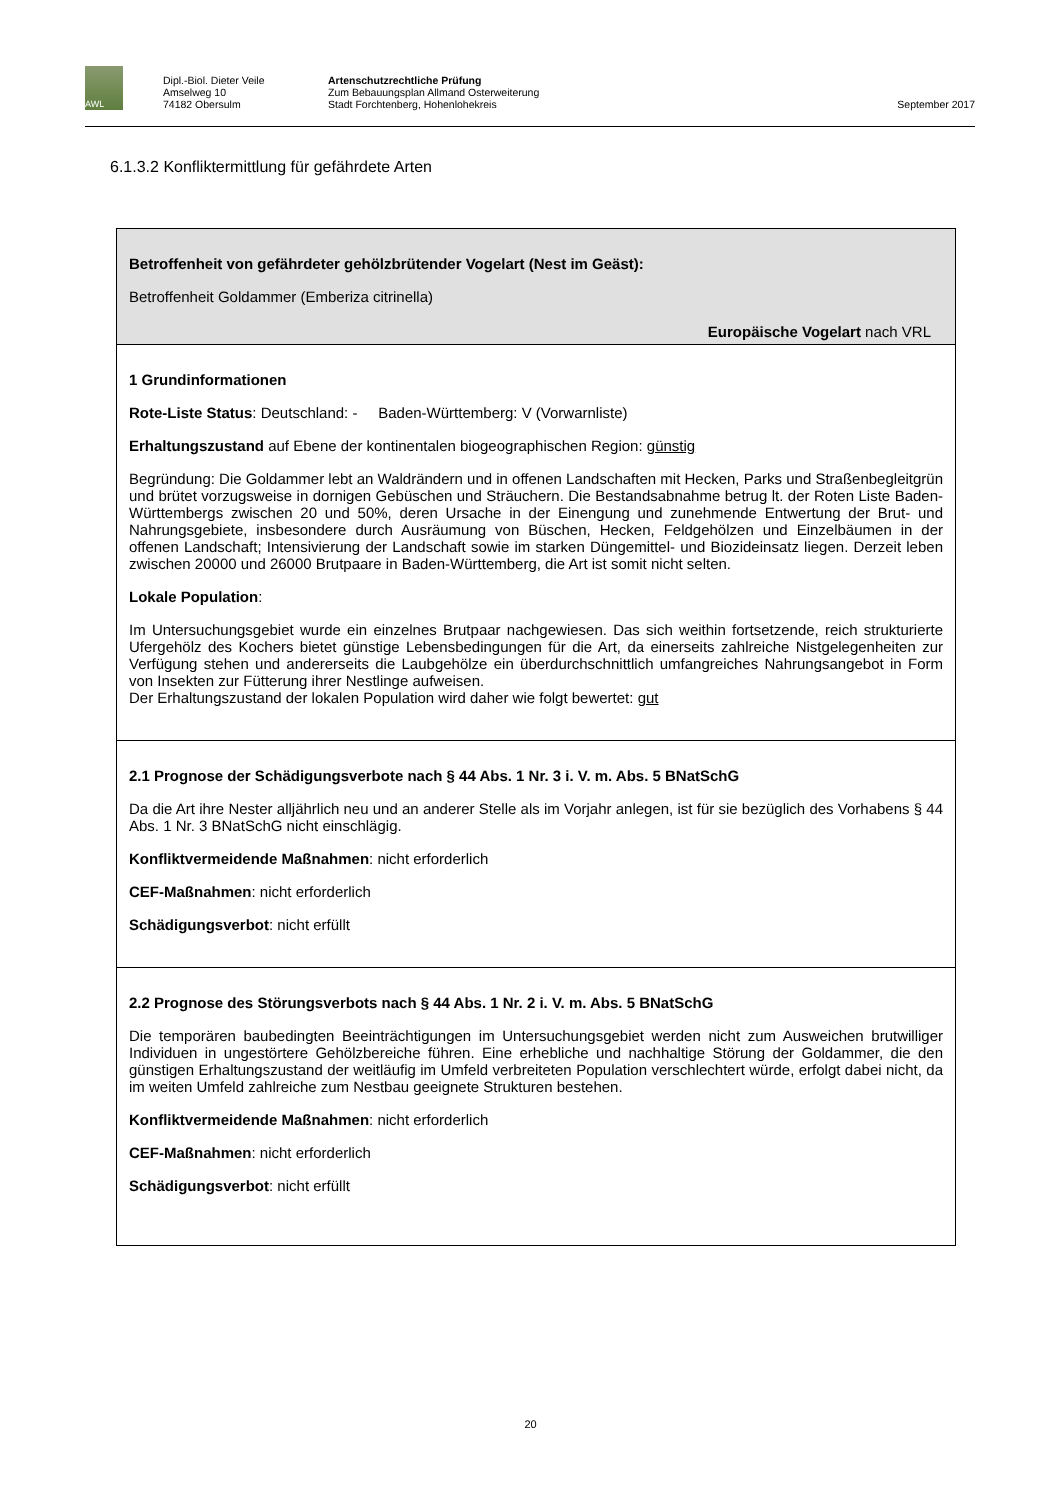AWL
Dipl.-Biol. Dieter Veile
Amselweg 10
74182 Obersulm
Artenschutzrechtliche Prüfung
Zum Bebauungsplan Allmand Osterweiterung
Stadt Forchtenberg, Hohenlohekreis
September 2017
6.1.3.2 Konfliktermittlung für gefährdete Arten
Betroffenheit von gefährdeter gehölzbrütender Vogelart (Nest im Geäst):
Betroffenheit Goldammer (Emberiza citrinella)
Europäische Vogelart nach VRL
1 Grundinformationen
Rote-Liste Status: Deutschland: - Baden-Württemberg: V (Vorwarnliste)
Erhaltungszustand auf Ebene der kontinentalen biogeographischen Region: günstig
Begründung: Die Goldammer lebt an Waldrändern und in offenen Landschaften mit Hecken, Parks und Straßenbegleitgrün und brütet vorzugsweise in dornigen Gebüschen und Sträuchern. Die Bestandsabnahme betrug lt. der Roten Liste Baden-Württembergs zwischen 20 und 50%, deren Ursache in der Einengung und zunehmende Entwertung der Brut- und Nahrungsgebiete, insbesondere durch Ausräumung von Büschen, Hecken, Feldgehölzen und Einzelbäumen in der offenen Landschaft; Intensivierung der Landschaft sowie im starken Düngemittel- und Biozideinsatz liegen. Derzeit leben zwischen 20000 und 26000 Brutpaare in Baden-Württemberg, die Art ist somit nicht selten.
Lokale Population:
Im Untersuchungsgebiet wurde ein einzelnes Brutpaar nachgewiesen. Das sich weithin fortsetzende, reich strukturierte Ufergehölz des Kochers bietet günstige Lebensbedingungen für die Art, da einerseits zahlreiche Nistgelegenheiten zur Verfügung stehen und andererseits die Laubgehölze ein überdurchschnittlich umfangreiches Nahrungsangebot in Form von Insekten zur Fütterung ihrer Nestlinge aufweisen.
Der Erhaltungszustand der lokalen Population wird daher wie folgt bewertet: gut
2.1 Prognose der Schädigungsverbote nach § 44 Abs. 1 Nr. 3 i. V. m. Abs. 5 BNatSchG
Da die Art ihre Nester alljährlich neu und an anderer Stelle als im Vorjahr anlegen, ist für sie bezüglich des Vorhabens § 44 Abs. 1 Nr. 3 BNatSchG nicht einschlägig.
Konfliktvermeidende Maßnahmen: nicht erforderlich
CEF-Maßnahmen: nicht erforderlich
Schädigungsverbot: nicht erfüllt
2.2 Prognose des Störungsverbots nach § 44 Abs. 1 Nr. 2 i. V. m. Abs. 5 BNatSchG
Die temporären baubedingten Beeinträchtigungen im Untersuchungsgebiet werden nicht zum Ausweichen brutwilliger Individuen in ungestörtere Gehölzbereiche führen. Eine erhebliche und nachhaltige Störung der Goldammer, die den günstigen Erhaltungszustand der weitläufig im Umfeld verbreiteten Population verschlechtert würde, erfolgt dabei nicht, da im weiten Umfeld zahlreiche zum Nestbau geeignete Strukturen bestehen.
Konfliktvermeidende Maßnahmen: nicht erforderlich
CEF-Maßnahmen: nicht erforderlich
Schädigungsverbot: nicht erfüllt
20